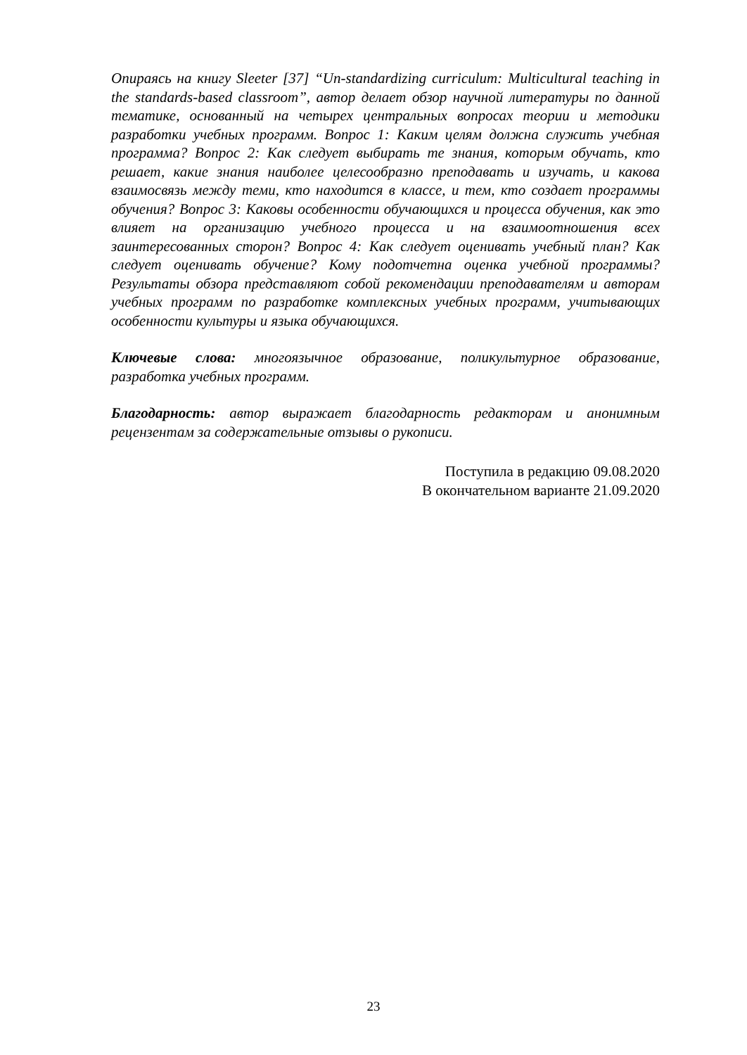Опираясь на книгу Sleeter [37] “Un-standardizing curriculum: Multicultural teaching in the standards-based classroom”, автор делает обзор научной литературы по данной тематике, основанный на четырех центральных вопросах теории и методики разработки учебных программ. Вопрос 1: Каким целям должна служить учебная программа? Вопрос 2: Как следует выбирать те знания, которым обучать, кто решает, какие знания наиболее целесообразно преподавать и изучать, и какова взаимосвязь между теми, кто находится в классе, и тем, кто создает программы обучения? Вопрос 3: Каковы особенности обучающихся и процесса обучения, как это влияет на организацию учебного процесса и на взаимоотношения всех заинтересованных сторон? Вопрос 4: Как следует оценивать учебный план? Как следует оценивать обучение? Кому подотчетна оценка учебной программы? Результаты обзора представляют собой рекомендации преподавателям и авторам учебных программ по разработке комплексных учебных программ, учитывающих особенности культуры и языка обучающихся.
Ключевые слова: многоязычное образование, поликультурное образование, разработка учебных программ.
Благодарность: автор выражает благодарность редакторам и анонимным рецензентам за содержательные отзывы о рукописи.
Поступила в редакцию 09.08.2020
В окончательном варианте 21.09.2020
23